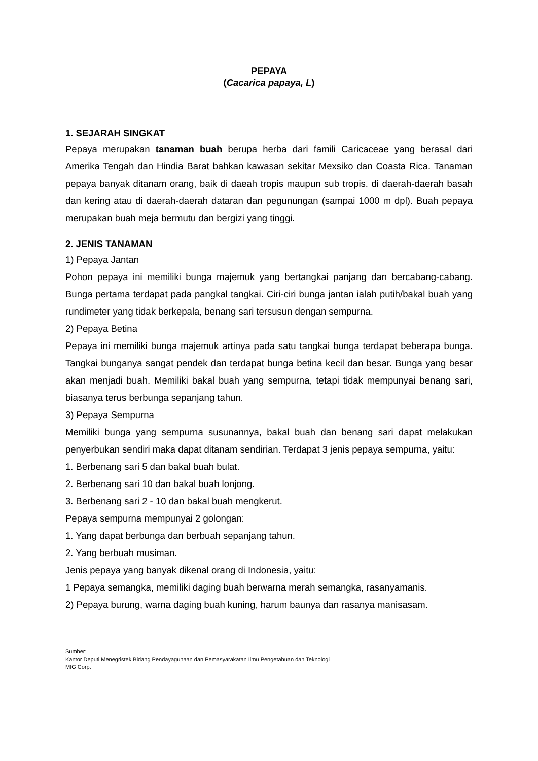PEPAYA
(Cacarica papaya, L)
1. SEJARAH SINGKAT
Pepaya merupakan tanaman buah berupa herba dari famili Caricaceae yang berasal dari Amerika Tengah dan Hindia Barat bahkan kawasan sekitar Mexsiko dan Coasta Rica. Tanaman pepaya banyak ditanam orang, baik di daeah tropis maupun sub tropis. di daerah-daerah basah dan kering atau di daerah-daerah dataran dan pegunungan (sampai 1000 m dpl). Buah pepaya merupakan buah meja bermutu dan bergizi yang tinggi.
2. JENIS TANAMAN
1) Pepaya Jantan
Pohon pepaya ini memiliki bunga majemuk yang bertangkai panjang dan bercabang-cabang. Bunga pertama terdapat pada pangkal tangkai. Ciri-ciri bunga jantan ialah putih/bakal buah yang rundimeter yang tidak berkepala, benang sari tersusun dengan sempurna.
2) Pepaya Betina
Pepaya ini memiliki bunga majemuk artinya pada satu tangkai bunga terdapat beberapa bunga. Tangkai bunganya sangat pendek dan terdapat bunga betina kecil dan besar. Bunga yang besar akan menjadi buah. Memiliki bakal buah yang sempurna, tetapi tidak mempunyai benang sari, biasanya terus berbunga sepanjang tahun.
3) Pepaya Sempurna
Memiliki bunga yang sempurna susunannya, bakal buah dan benang sari dapat melakukan penyerbukan sendiri maka dapat ditanam sendirian. Terdapat 3 jenis pepaya sempurna, yaitu:
1. Berbenang sari 5 dan bakal buah bulat.
2. Berbenang sari 10 dan bakal buah lonjong.
3. Berbenang sari 2 - 10 dan bakal buah mengkerut.
Pepaya sempurna mempunyai 2 golongan:
1. Yang dapat berbunga dan berbuah sepanjang tahun.
2. Yang berbuah musiman.
Jenis pepaya yang banyak dikenal orang di Indonesia, yaitu:
1 Pepaya semangka, memiliki daging buah berwarna merah semangka, rasanyamanis.
2) Pepaya burung, warna daging buah kuning, harum baunya dan rasanya manisasam.
Sumber:
Kantor Deputi Menegristek Bidang Pendayagunaan dan Pemasyarakatan Ilmu Pengetahuan dan Teknologi
MIG Corp.